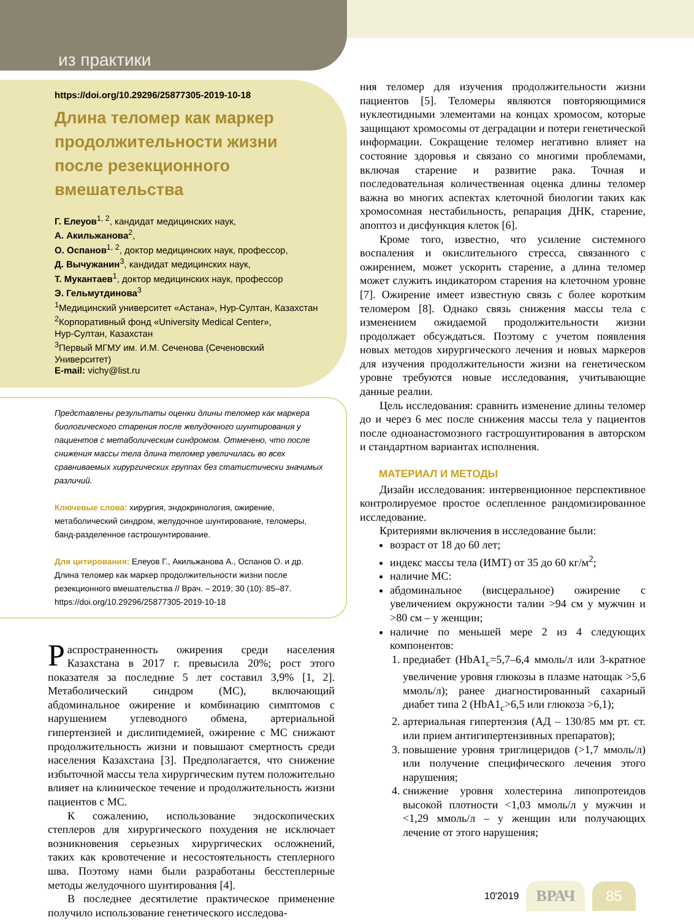из практики
https://doi.org/10.29296/25877305-2019-10-18
Длина теломер как маркер продолжительности жизни после резекционного вмешательства
Г. Елеуов<sup>1, 2</sup>, кандидат медицинских наук,
А. Акильжанова<sup>2</sup>,
О. Оспанов<sup>1, 2</sup>, доктор медицинских наук, профессор,
Д. Вычужанин<sup>3</sup>, кандидат медицинских наук,
Т. Мукантаев<sup>1</sup>, доктор медицинских наук, профессор
Э. Гельмутдинова<sup>3</sup>
<sup>1</sup> Медицинский университет «Астана», Нур-Султан, Казахстан
<sup>2</sup> Корпоративный фонд «University Medical Center»,
Нур-Султан, Казахстан
<sup>3</sup> Первый МГМУ им. И.М. Сеченова (Сеченовский Университет)
E-mail: vichy@list.ru
Представлены результаты оценки длины теломер как маркера биологического старения после желудочного шунтирования у пациентов с метаболическим синдромом. Отмечено, что после снижения массы тела длина теломер увеличилась во всех сравниваемых хирургических группах без статистически значимых различий.
Ключевые слова: хирургия, эндокринология, ожирение, метаболический синдром, желудочное шунтирование, теломеры, банд-разделенное гастрошунтирование.
Для цитирования: Елеуов Г., Акильжанова А., Оспанов О. и др. Длина теломер как маркер продолжительности жизни после резекционного вмешательства // Врач. – 2019; 30 (10): 85–87. https://doi.org/10.29296/25877305-2019-10-18
Распространенность ожирения среди населения Казахстана в 2017 г. превысила 20%; рост этого показателя за последние 5 лет составил 3,9% [1, 2]. Метаболический синдром (МС), включающий абдоминальное ожирение и комбинацию симптомов с нарушением углеводного обмена, артериальной гипертензией и дислипидемией, ожирение с МС снижают продолжительность жизни и повышают смертность среди населения Казахстана [3]. Предполагается, что снижение избыточной массы тела хирургическим путем положительно влияет на клиническое течение и продолжительность жизни пациентов с МС.
К сожалению, использование эндоскопических степлеров для хирургического похудения не исключает возникновения серьезных хирургических осложнений, таких как кровотечение и несостоятельность степлерного шва. Поэтому нами были разработаны бесстеплерные методы желудочного шунтирования [4].
В последнее десятилетие практическое применение получило использование генетического исследова-
ния теломер для изучения продолжительности жизни пациентов [5]. Теломеры являются повторяющимися нуклеотидными элементами на концах хромосом, которые защищают хромосомы от деградации и потери генетической информации. Сокращение теломер негативно влияет на состояние здоровья и связано со многими проблемами, включая старение и развитие рака. Точная и последовательная количественная оценка длины теломер важна во многих аспектах клеточной биологии таких как хромосомная нестабильность, репарация ДНК, старение, апоптоз и дисфункция клеток [6].
Кроме того, известно, что усиление системного воспаления и окислительного стресса, связанного с ожирением, может ускорить старение, а длина теломер может служить индикатором старения на клеточном уровне [7]. Ожирение имеет известную связь с более коротким теломером [8]. Однако связь снижения массы тела с изменением ожидаемой продолжительности жизни продолжает обсуждаться. Поэтому с учетом появления новых методов хирургического лечения и новых маркеров для изучения продолжительности жизни на генетическом уровне требуются новые исследования, учитывающие данные реалии.
Цель исследования: сравнить изменение длины теломер до и через 6 мес после снижения массы тела у пациентов после одноанастомозного гастрошунтирования в авторском и стандартном вариантах исполнения.
МАТЕРИАЛ И МЕТОДЫ
Дизайн исследования: интервенционное перспективное контролируемое простое ослепленное рандомизированное исследование.
Критериями включения в исследование были:
возраст от 18 до 60 лет;
индекс массы тела (ИМТ) от 35 до 60 кг/м<sup>2</sup>;
наличие МС:
абдоминальное (висцеральное) ожирение с увеличением окружности талии >94 см у мужчин и >80 см – у женщин;
наличие по меньшей мере 2 из 4 следующих компонентов:
1. предиабет (HbA1<sub>c</sub>=5,7–6,4 ммоль/л или 3-кратное увеличение уровня глюкозы в плазме натощак >5,6 ммоль/л); ранее диагностированный сахарный диабет типа 2 (HbA1<sub>c</sub>>6,5 или глюкоза >6,1);
2. артериальная гипертензия (АД – 130/85 мм рт. ст. или прием антигипертензивных препаратов);
3. повышение уровня триглицеридов (>1,7 ммоль/л) или получение специфического лечения этого нарушения;
4. снижение уровня холестерина липопротеидов высокой плотности <1,03 ммоль/л у мужчин и <1,29 ммоль/л – у женщин или получающих лечение от этого нарушения;
10'2019 ВРАЧ 85